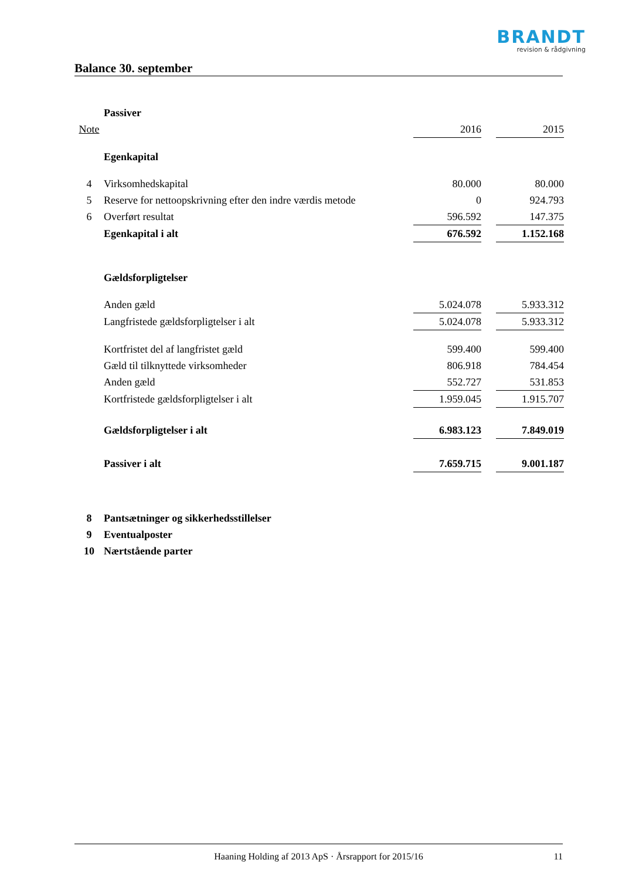BRANDT
revision & rådgivning
Balance 30. september
| | Passiver | | | |
| Note | | 2016 | | 2015 |
| | Egenkapital | | | |
| 4 | Virksomhedskapital | 80.000 | | 80.000 |
| 5 | Reserve for nettoopskrivning efter den indre værdis metode | 0 | | 924.793 |
| 6 | Overført resultat | 596.592 | | 147.375 |
| | Egenkapital i alt | 676.592 | | 1.152.168 |
| | Gældsforpligtelser | | | |
| | Anden gæld | 5.024.078 | | 5.933.312 |
| | Langfristede gældsforpligtelser i alt | 5.024.078 | | 5.933.312 |
| | Kortfristet del af langfristet gæld | 599.400 | | 599.400 |
| | Gæld til tilknyttede virksomheder | 806.918 | | 784.454 |
| | Anden gæld | 552.727 | | 531.853 |
| | Kortfristede gældsforpligtelser i alt | 1.959.045 | | 1.915.707 |
| | Gældsforpligtelser i alt | 6.983.123 | | 7.849.019 |
| | Passiver i alt | 7.659.715 | | 9.001.187 |
| 8 | Pantsætninger og sikkerhedsstillelser | | | |
| 9 | Eventualposter | | | |
| 10 | Nærtstående parter | | | |
Haaning Holding af 2013 ApS · Årsrapport for 2015/16 11